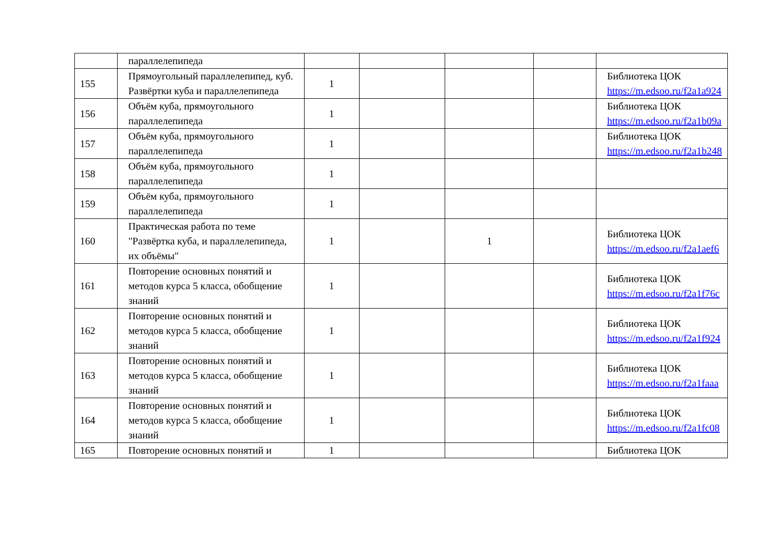| | параллелепипеда | | | | | |
| 155 | Прямоугольный параллелепипед, куб. Развёртки куба и параллелепипеда | 1 | | | | Библиотека ЦОК https://m.edsoo.ru/f2a1a924 |
| 156 | Объём куба, прямоугольного параллелепипеда | 1 | | | | Библиотека ЦОК https://m.edsoo.ru/f2a1b09a |
| 157 | Объём куба, прямоугольного параллелепипеда | 1 | | | | Библиотека ЦОК https://m.edsoo.ru/f2a1b248 |
| 158 | Объём куба, прямоугольного параллелепипеда | 1 | | | | |
| 159 | Объём куба, прямоугольного параллелепипеда | 1 | | | | |
| 160 | Практическая работа по теме "Развёртка куба, и параллелепипеда, их объёмы" | 1 | | 1 | | Библиотека ЦОК https://m.edsoo.ru/f2a1aef6 |
| 161 | Повторение основных понятий и методов курса 5 класса, обобщение знаний | 1 | | | | Библиотека ЦОК https://m.edsoo.ru/f2a1f76c |
| 162 | Повторение основных понятий и методов курса 5 класса, обобщение знаний | 1 | | | | Библиотека ЦОК https://m.edsoo.ru/f2a1f924 |
| 163 | Повторение основных понятий и методов курса 5 класса, обобщение знаний | 1 | | | | Библиотека ЦОК https://m.edsoo.ru/f2a1faaa |
| 164 | Повторение основных понятий и методов курса 5 класса, обобщение знаний | 1 | | | | Библиотека ЦОК https://m.edsoo.ru/f2a1fc08 |
| 165 | Повторение основных понятий и | 1 | | | | Библиотека ЦОК |